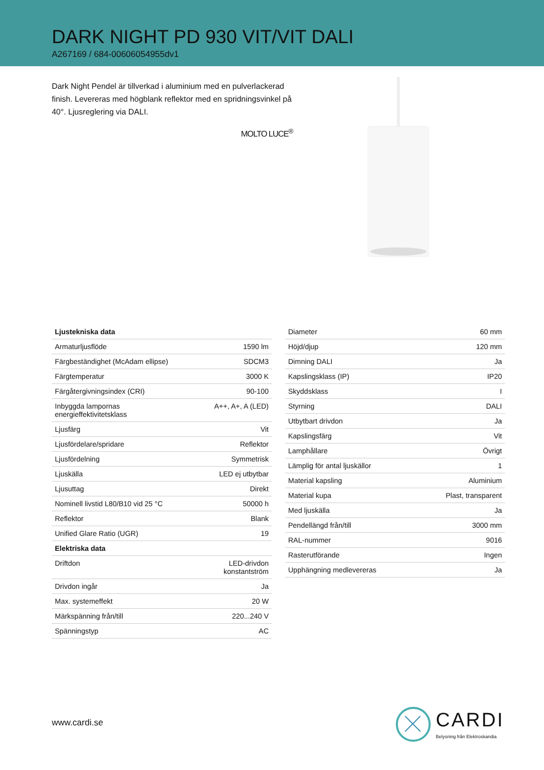DARK NIGHT PD 930 VIT/VIT DALI
A267169 / 684-00606054955dv1
Dark Night Pendel är tillverkad i aluminium med en pulverlackerad finish. Levereras med högblank reflektor med en spridningsvinkel på 40°. Ljusreglering via DALI.
MOLTO LUCE<sup>®</sup>
| Ljustekniska data | |
| --- | --- |
| Armaturljusflöde | 1590 lm |
| Färgbeständighet (McAdam ellipse) | SDCM3 |
| Färgtemperatur | 3000 K |
| Färgåtergivningsindex (CRI) | 90-100 |
| Inbyggda lampornas energieffektivitetsklass | A++, A+, A (LED) |
| Ljusfärg | Vit |
| Ljusfördelare/spridare | Reflektor |
| Ljusfördelning | Symmetrisk |
| Ljuskälla | LED ej utbytbar |
| Ljusuttag | Direkt |
| Nominell livstid L80/B10 vid 25 °C | 50000 h |
| Reflektor | Blank |
| Unified Glare Ratio (UGR) | 19 |
| Elektriska data | |
| Driftdon | LED-drivdon konstantström |
| Drivdon ingår | Ja |
| Max. systemeffekt | 20 W |
| Märkspänning från/till | 220...240 V |
| Spänningstyp | AC |
| Diameter | 60 mm |
| Höjd/djup | 120 mm |
| Dimning DALI | Ja |
| Kapslingsklass (IP) | IP20 |
| Skyddsklass | I |
| Styrning | DALI |
| Utbytbart drivdon | Ja |
| Kapslingsfärg | Vit |
| Lamphållare | Övrigt |
| Lämplig för antal ljuskällor | 1 |
| Material kapsling | Aluminium |
| Material kupa | Plast, transparent |
| Med ljuskälla | Ja |
| Pendellängd från/till | 3000 mm |
| RAL-nummer | 9016 |
| Rasterutförande | Ingen |
| Upphängning medlevereras | Ja |
www.cardi.se
CARDI
Belysning från Elektroskandia